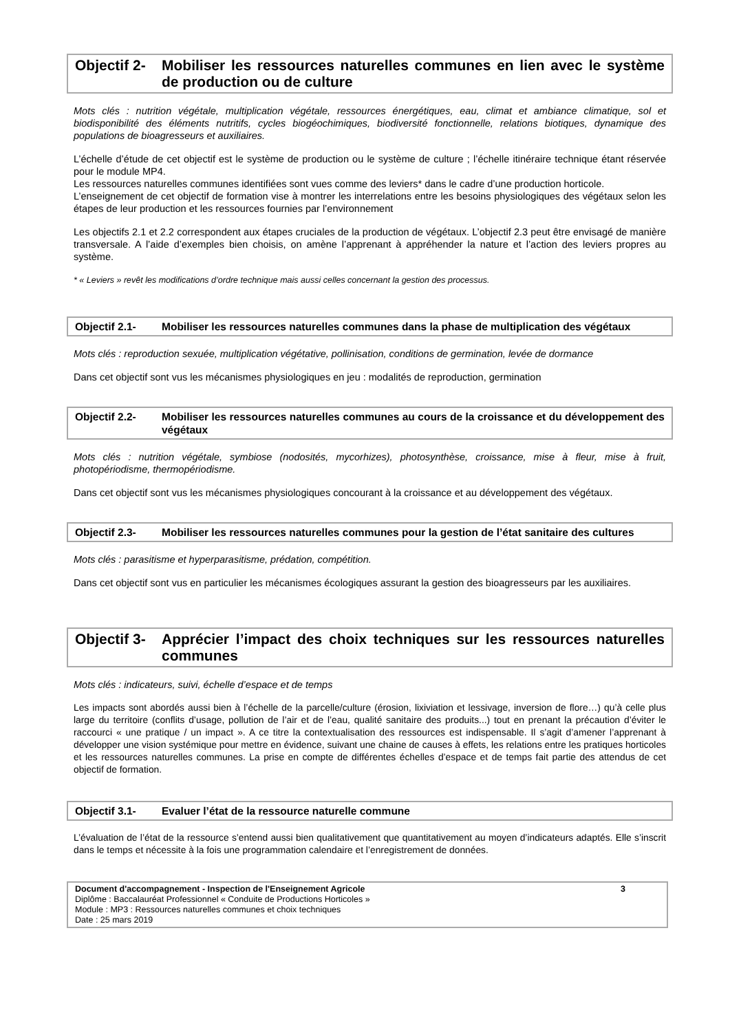Objectif 2- Mobiliser les ressources naturelles communes en lien avec le système de production ou de culture
Mots clés : nutrition végétale, multiplication végétale, ressources énergétiques, eau, climat et ambiance climatique, sol et biodisponibilité des éléments nutritifs, cycles biogéochimiques, biodiversité fonctionnelle, relations biotiques, dynamique des populations de bioagresseurs et auxiliaires.
L’échelle d’étude de cet objectif est le système de production ou le système de culture ; l’échelle itinéraire technique étant réservée pour le module MP4.
Les ressources naturelles communes identifiées sont vues comme des leviers* dans le cadre d’une production horticole.
L’enseignement de cet objectif de formation vise à montrer les interrelations entre les besoins physiologiques des végétaux selon les étapes de leur production et les ressources fournies par l’environnement
Les objectifs 2.1 et 2.2 correspondent aux étapes cruciales de la production de végétaux. L’objectif 2.3 peut être envisagé de manière transversale. A l’aide d’exemples bien choisis, on amène l’apprenant à appréhender la nature et l’action des leviers propres au système.
* « Leviers » revêt les modifications d’ordre technique mais aussi celles concernant la gestion des processus.
Objectif 2.1- Mobiliser les ressources naturelles communes dans la phase de multiplication des végétaux
Mots clés : reproduction sexuée, multiplication végétative, pollinisation, conditions de germination, levée de dormance
Dans cet objectif sont vus les mécanismes physiologiques en jeu : modalités de reproduction, germination
Objectif 2.2- Mobiliser les ressources naturelles communes au cours de la croissance et du développement des végétaux
Mots clés : nutrition végétale, symbiose (nodosités, mycorhizes), photosynthèse, croissance, mise à fleur, mise à fruit, photopériodisme, thermopériodisme.
Dans cet objectif sont vus les mécanismes physiologiques concourant à la croissance et au développement des végétaux.
Objectif 2.3- Mobiliser les ressources naturelles communes pour la gestion de l’état sanitaire des cultures
Mots clés : parasitisme et hyperparasitisme, prédation, compétition.
Dans cet objectif sont vus en particulier les mécanismes écologiques assurant la gestion des bioagresseurs par les auxiliaires.
Objectif 3- Apprécier l’impact des choix techniques sur les ressources naturelles communes
Mots clés : indicateurs, suivi, échelle d’espace et de temps
Les impacts sont abordés aussi bien à l’échelle de la parcelle/culture (érosion, lixiviation et lessivage, inversion de flore…) qu’à celle plus large du territoire (conflits d’usage, pollution de l’air et de l’eau, qualité sanitaire des produits...) tout en prenant la précaution d’éviter le raccourci « une pratique / un impact ». A ce titre la contextualisation des ressources est indispensable. Il s’agit d’amener l’apprenant à développer une vision systémique pour mettre en évidence, suivant une chaine de causes à effets, les relations entre les pratiques horticoles et les ressources naturelles communes. La prise en compte de différentes échelles d’espace et de temps fait partie des attendus de cet objectif de formation.
Objectif 3.1- Evaluer l’état de la ressource naturelle commune
L’évaluation de l’état de la ressource s’entend aussi bien qualitativement que quantitativement au moyen d’indicateurs adaptés. Elle s’inscrit dans le temps et nécessite à la fois une programmation calendaire et l’enregistrement de données.
Document d'accompagnement - Inspection de l'Enseignement Agricole 3
Diplôme : Baccalauréat Professionnel « Conduite de Productions Horticoles »
Module : MP3 : Ressources naturelles communes et choix techniques
Date : 25 mars 2019